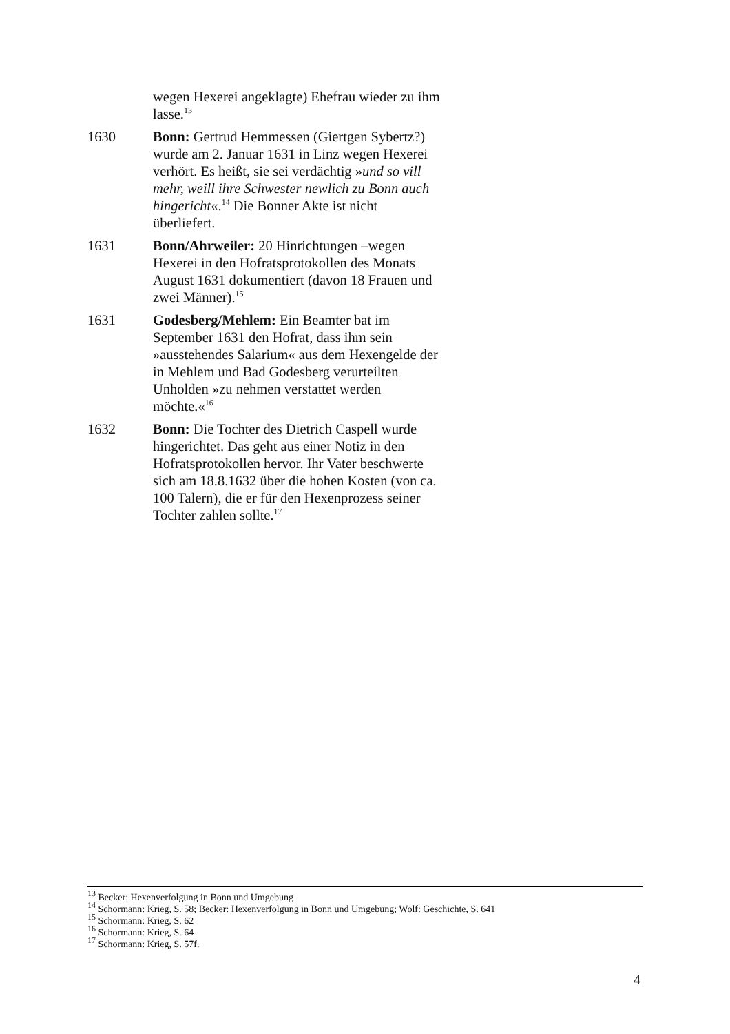wegen Hexerei angeklagte) Ehefrau wieder zu ihm lasse.<sup>13</sup>
1630 Bonn: Gertrud Hemmessen (Giertgen Sybertz?) wurde am 2. Januar 1631 in Linz wegen Hexerei verhört. Es heißt, sie sei verdächtig »und so vill mehr, weill ihre Schwester newlich zu Bonn auch hingericht«.<sup>14</sup> Die Bonner Akte ist nicht überliefert.
1631 Bonn/Ahrweiler: 20 Hinrichtungen –wegen Hexerei in den Hofratsprotokollen des Monats August 1631 dokumentiert (davon 18 Frauen und zwei Männer).<sup>15</sup>
1631 Godesberg/Mehlem: Ein Beamter bat im September 1631 den Hofrat, dass ihm sein »ausstehendes Salarium« aus dem Hexengelde der in Mehlem und Bad Godesberg verurteilten Unholden »zu nehmen verstattet werden möchte.«<sup>16</sup>
1632 Bonn: Die Tochter des Dietrich Caspell wurde hingerichtet. Das geht aus einer Notiz in den Hofratsprotokollen hervor. Ihr Vater beschwerte sich am 18.8.1632 über die hohen Kosten (von ca. 100 Talern), die er für den Hexenprozess seiner Tochter zahlen sollte.<sup>17</sup>
<sup>13</sup> Becker: Hexenverfolgung in Bonn und Umgebung
<sup>14</sup> Schormann: Krieg, S. 58; Becker: Hexenverfolgung in Bonn und Umgebung; Wolf: Geschichte, S. 641
<sup>15</sup> Schormann: Krieg, S. 62
<sup>16</sup> Schormann: Krieg, S. 64
<sup>17</sup> Schormann: Krieg, S. 57f.
4